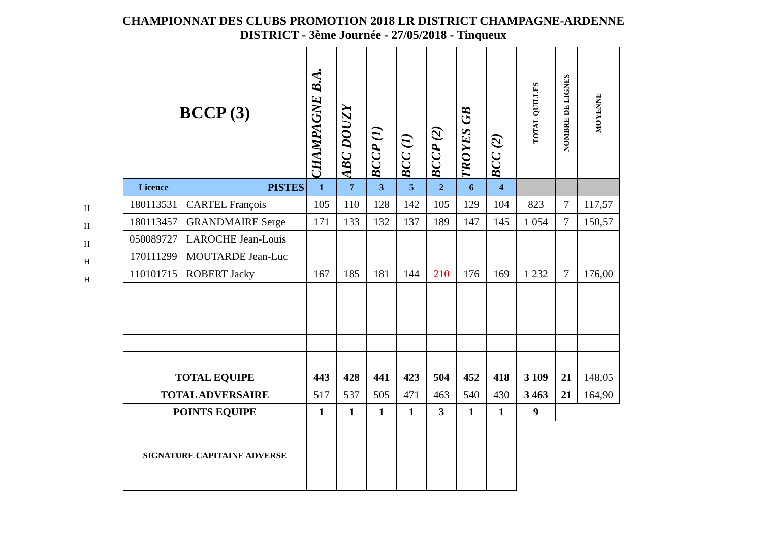CHAMPIONNAT DES CLUBS PROMOTION 2018 LR DISTRICT CHAMPAGNE-ARDENNE
DISTRICT - 3ème Journée - 27/05/2018 - Tinqueux
H
H
H
H
H
| BCCP (3) | | CHAMPAGNE B.A. | ABC DOUZY | BCCP (1) | BCC (1) | BCCP (2) | TROYES GB | BCC (2) | TOTAL QUILLES | NOMBRE DE LIGNES | MOYENNE |
| --- | --- | --- | --- | --- | --- | --- | --- | --- | --- | --- | --- |
| Licence | PISTES | 1 | 7 | 3 | 5 | 2 | 6 | 4 | | | |
| 180113531 | CARTEL François | 105 | 110 | 128 | 142 | 105 | 129 | 104 | 823 | 7 | 117,57 |
| 180113457 | GRANDMAIRE Serge | 171 | 133 | 132 | 137 | 189 | 147 | 145 | 1 054 | 7 | 150,57 |
| 050089727 | LAROCHE Jean-Louis | | | | | | | | | | |
| 170111299 | MOUTARDE Jean-Luc | | | | | | | | | | |
| 110101715 | ROBERT Jacky | 167 | 185 | 181 | 144 | 210 | 176 | 169 | 1 232 | 7 | 176,00 |
| TOTAL EQUIPE | | 443 | 428 | 441 | 423 | 504 | 452 | 418 | 3 109 | 21 | 148,05 |
| TOTAL ADVERSAIRE | | 517 | 537 | 505 | 471 | 463 | 540 | 430 | 3 463 | 21 | 164,90 |
| POINTS EQUIPE | | 1 | 1 | 1 | 1 | 3 | 1 | 1 | 9 | | |
| SIGNATURE CAPITAINE ADVERSE | | | | | | | | | | | |